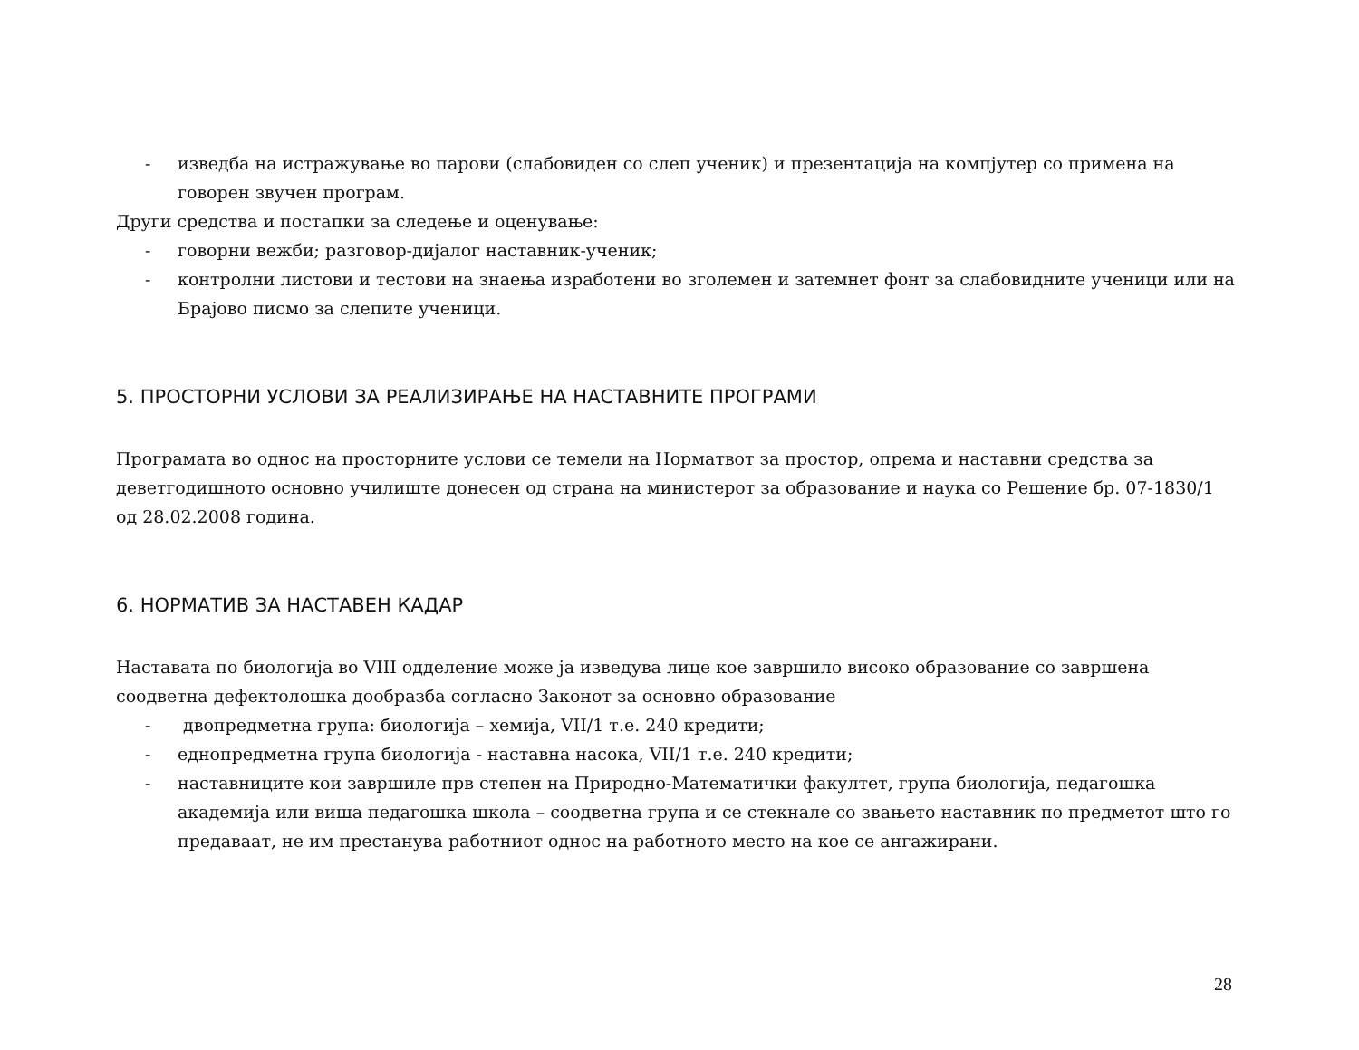- изведба на истражување во парови (слабовиден со слеп ученик) и презентација на компјутер со примена на говорен звучен програм.
Други средства и постапки за следење и оценување:
- говорни вежби; разговор-дијалог наставник-ученик;
- контролни листови и тестови на знаења изработени во зголемен и затемнет фонт за слабовидните ученици или на Брајово писмо за слепите ученици.
5. ПРОСТОРНИ УСЛОВИ ЗА РЕАЛИЗИРАЊЕ НА НАСТАВНИТЕ ПРОГРАМИ
Програмата во однос на просторните услови се темели на Норматвот за простор, опрема и наставни средства за деветгодишното основно училиште донесен од страна на министерот за образование и наука со Решение бр. 07-1830/1 од 28.02.2008 година.
6. НОРМАТИВ ЗА НАСТАВЕН КАДАР
Наставата по биологија во VIII одделение може ја изведува лице кое завршило високо образование со завршена соодветна дефектолошка дообразба согласно Законот за основно образование
- двопредметна група: биологија – хемија, VII/1 т.е. 240 кредити;
- еднопредметна група биологија - наставна насока, VII/1 т.е. 240 кредити;
- наставниците кои завршиле прв степен на Природно-Математички факултет, група биологија, педагошка академија или виша педагошка школа – соодветна група и се стекнале со звањето наставник по предметот што го предаваат, не им престанува работниот однос на работното место на кое се ангажирани.
28